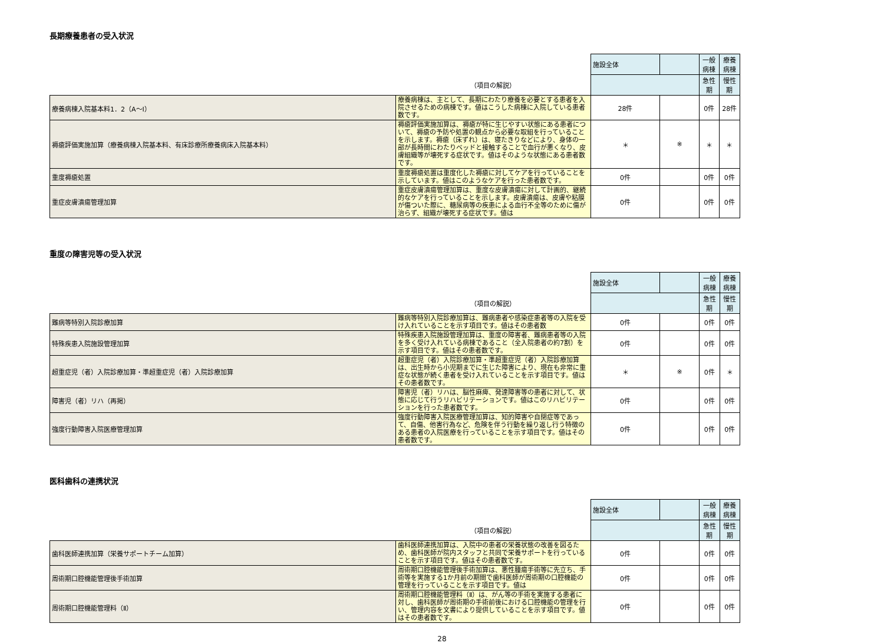長期療養患者の受入状況
| | | 施設全体 | | 一般病棟 | 療養病棟 |
| | （項目の解説） | | | 急性期 | 慢性期 |
| 療養病棟入院基本料1．2（A～I） | 療養病棟は、主として、長期にわたり療養を必要とする患者を入院させるための病棟です。値はこうした病棟に入院している患者数です。 | 28件 | | 0件 | 28件 |
| 褥瘡評価実施加算（療養病棟入院基本料、有床診療所療養病床入院基本料） | 褥瘡評価実施加算は、褥瘡が特に生じやすい状態にある患者について、褥瘡の予防や処置の観点から必要な取組を行っていることを示します。褥瘡（床ずれ）は、寝たきりなどにより、身体の一部が長時間にわたりベッドと接触することで血行が悪くなり、皮膚組織等が壊死する症状です。値はそのような状態にある患者数です。 | ＊ | ※ | ＊ | ＊ |
| 重度褥瘡処置 | 重度褥瘡処置は重度化した褥瘡に対してケアを行っていることを示しています。値はこのようなケアを行った患者数です。 | 0件 | | 0件 | 0件 |
| 重症皮膚潰瘍管理加算 | 重症皮膚潰瘍管理加算は、重度な皮膚潰瘍に対して計画的、継続的なケアを行っていることを示します。皮膚潰瘍は、皮膚や粘膜が傷ついた際に、糖尿病等の疾患による血行不全等のために傷が治らず、組織が壊死する症状です。値は | 0件 | | 0件 | 0件 |
重度の障害児等の受入状況
| | | 施設全体 | | 一般病棟 | 療養病棟 |
| | （項目の解説） | | | 急性期 | 慢性期 |
| 難病等特別入院診療加算 | 難病等特別入院診療加算は、難病患者や感染症患者等の入院を受け入れていることを示す項目です。値はその患者数 | 0件 | | 0件 | 0件 |
| 特殊疾患入院施設管理加算 | 特殊疾患入院施設管理加算は、重度の障害者、難病患者等の入院を多く受け入れている病棟であること（全入院患者の約7割）を示す項目です。値はその患者数です。 | 0件 | | 0件 | 0件 |
| 超重症児（者）入院診療加算・準超重症児（者）入院診療加算 | 超重症児（者）入院診療加算・準超重症児（者）入院診療加算は、出生時から小児期までに生じた障害により、現在も非常に重症な状態が続く患者を受け入れていることを示す項目です。値はその患者数です。 | ＊ | ※ | 0件 | ＊ |
| 障害児（者）リハ（再掲） | 障害児（者）リハは、脳性麻痺、発達障害等の患者に対して、状態に応じて行うリハビリテーションです。値はこのリハビリテーションを行った患者数です。 | 0件 | | 0件 | 0件 |
| 強度行動障害入院医療管理加算 | 強度行動障害入院医療管理加算は、知的障害や自閉症等であって、自傷、他害行為など、危険を伴う行動を繰り返し行う特徴のある患者の入院医療を行っていることを示す項目です。値はその患者数です。 | 0件 | | 0件 | 0件 |
医科歯科の連携状況
| | | 施設全体 | | 一般病棟 | 療養病棟 |
| | （項目の解説） | | | 急性期 | 慢性期 |
| 歯科医師連携加算（栄養サポートチーム加算） | 歯科医師連携加算は、入院中の患者の栄養状態の改善を図るため、歯科医師が院内スタッフと共同で栄養サポートを行っていることを示す項目です。値はその患者数です。 | 0件 | | 0件 | 0件 |
| 周術期口腔機能管理後手術加算 | 周術期口腔機能管理後手術加算は、悪性腫瘍手術等に先立ち、手術等を実施する1か月前の期間で歯科医師が周術期の口腔機能の管理を行っていることを示す項目です。値は | 0件 | | 0件 | 0件 |
| 周術期口腔機能管理料（Ⅱ） | 周術期口腔機能管理料（Ⅱ）は、がん等の手術を実施する患者に対し、歯科医師が周術期の手術前後における口腔機能の管理を行い、管理内容を文書により提供していることを示す項目です。値はその患者数です。 | 0件 | | 0件 | 0件 |
28